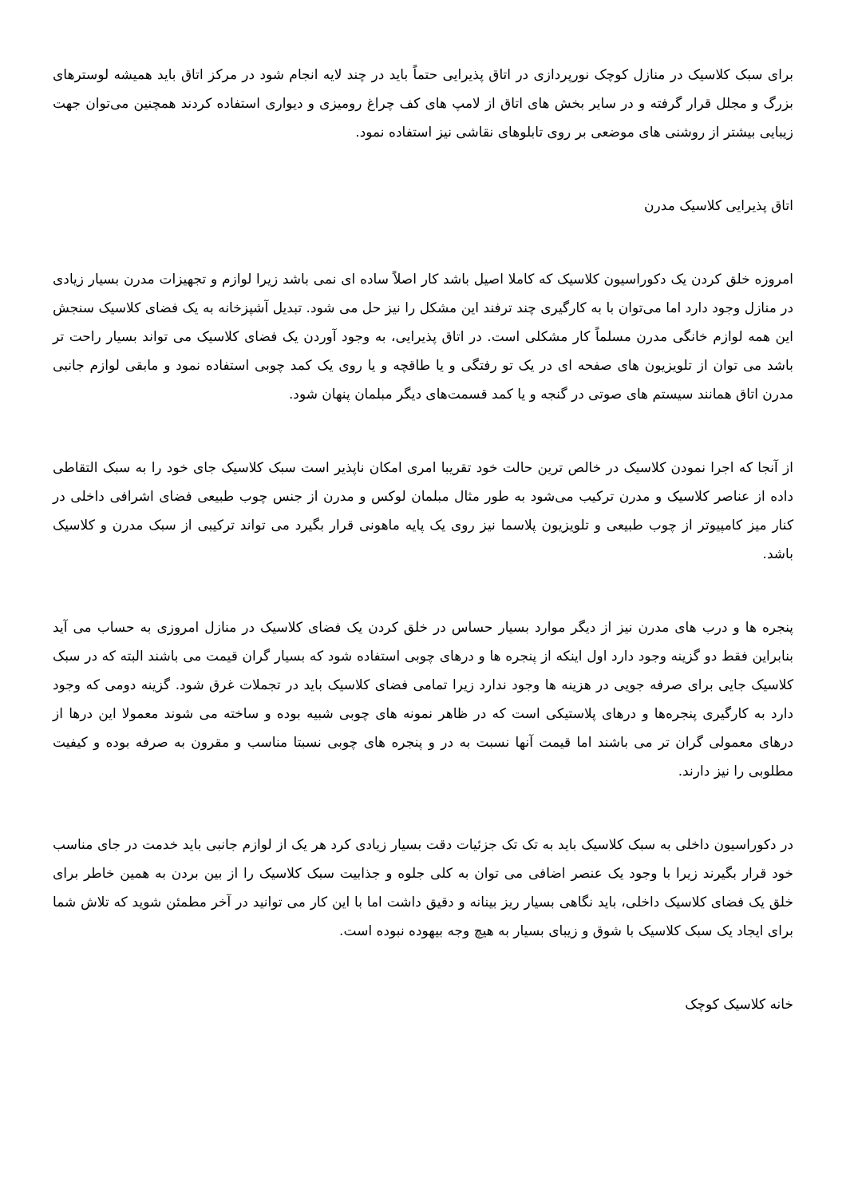برای سبک کلاسیک در منازل کوچک نورپردازی در اتاق پذیرایی حتماً باید در چند لایه انجام شود در مرکز اتاق باید همیشه لوسترهای بزرگ و مجلل قرار گرفته و در سایر بخش های اتاق از لامپ های کف چراغ رومیزی و دیواری استفاده کردند همچنین می‌توان جهت زیبایی بیشتر از روشنی های موضعی بر روی تابلوهای نقاشی نیز استفاده نمود.
اتاق پذیرایی کلاسیک مدرن
امروزه خلق کردن یک دکوراسیون کلاسیک که کاملا اصیل باشد کار اصلاً ساده ای نمی باشد زیرا لوازم و تجهیزات مدرن بسیار زیادی در منازل وجود دارد اما می‌توان با به کارگیری چند ترفند این مشکل را نیز حل می شود. تبدیل آشپزخانه به یک فضای کلاسیک سنجش این همه لوازم خانگی مدرن مسلماً کار مشکلی است. در اتاق پذیرایی، به وجود آوردن یک فضای کلاسیک می تواند بسیار راحت تر باشد می توان از تلویزیون های صفحه ای در یک تو رفتگی و یا طاقچه و یا روی یک کمد چوبی استفاده نمود و مابقی لوازم جانبی مدرن اتاق همانند سیستم های صوتی در گنجه و یا کمد قسمت‌های دیگر مبلمان پنهان شود.
از آنجا که اجرا نمودن کلاسیک در خالص ترین حالت خود تقریبا امری امکان ناپذیر است سبک کلاسیک جای خود را به سبک التقاطی داده از عناصر کلاسیک و مدرن ترکیب می‌شود به طور مثال مبلمان لوکس و مدرن از جنس چوب طبیعی فضای اشرافی داخلی در کنار میز کامپیوتر از چوب طبیعی و تلویزیون پلاسما نیز روی یک پایه ماهونی قرار بگیرد می تواند ترکیبی از سبک مدرن و کلاسیک باشد.
پنجره ها و درب های مدرن نیز از دیگر موارد بسیار حساس در خلق کردن یک فضای کلاسیک در منازل امروزی به حساب می آید بنابراین فقط دو گزینه وجود دارد اول اینکه از پنجره ها و درهای چوبی استفاده شود که بسیار گران قیمت می باشند البته که در سبک کلاسیک جایی برای صرفه جویی در هزینه ها وجود ندارد زیرا تمامی فضای کلاسیک باید در تجملات غرق شود. گزینه دومی که وجود دارد به کارگیری پنجره‌ها و درهای پلاستیکی است که در ظاهر نمونه های چوبی شبیه بوده و ساخته می شوند معمولا این درها از درهای معمولی گران تر می باشند اما قیمت آنها نسبت به در و پنجره های چوبی نسبتا مناسب و مقرون به صرفه بوده و کیفیت مطلوبی را نیز دارند.
در دکوراسیون داخلی به سبک کلاسیک باید به تک تک جزئیات دقت بسیار زیادی کرد هر یک از لوازم جانبی باید خدمت در جای مناسب خود قرار بگیرند زیرا با وجود یک عنصر اضافی می توان به کلی جلوه و جذابیت سبک کلاسیک را از بین بردن به همین خاطر برای خلق یک فضای کلاسیک داخلی، باید نگاهی بسیار ریز بینانه و دقیق داشت اما با این کار می توانید در آخر مطمئن شوید که تلاش شما برای ایجاد یک سبک کلاسیک با شوق و زیبای بسیار به هیچ وجه بیهوده نبوده است.
خانه کلاسیک کوچک